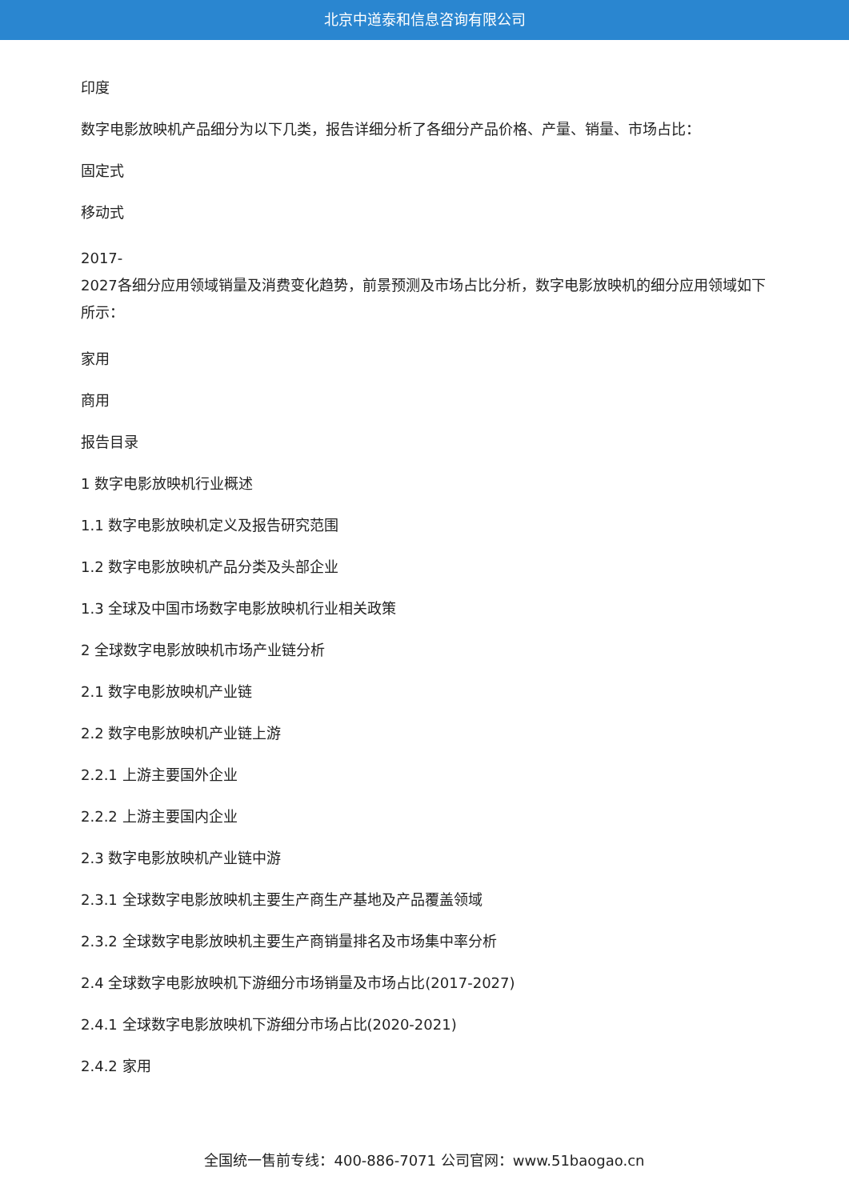北京中道泰和信息咨询有限公司
印度
数字电影放映机产品细分为以下几类，报告详细分析了各细分产品价格、产量、销量、市场占比：
固定式
移动式
2017-
2027各细分应用领域销量及消费变化趋势，前景预测及市场占比分析，数字电影放映机的细分应用领域如下所示：
家用
商用
报告目录
1 数字电影放映机行业概述
1.1 数字电影放映机定义及报告研究范围
1.2 数字电影放映机产品分类及头部企业
1.3 全球及中国市场数字电影放映机行业相关政策
2 全球数字电影放映机市场产业链分析
2.1 数字电影放映机产业链
2.2 数字电影放映机产业链上游
2.2.1 上游主要国外企业
2.2.2 上游主要国内企业
2.3 数字电影放映机产业链中游
2.3.1 全球数字电影放映机主要生产商生产基地及产品覆盖领域
2.3.2 全球数字电影放映机主要生产商销量排名及市场集中率分析
2.4 全球数字电影放映机下游细分市场销量及市场占比(2017-2027)
2.4.1 全球数字电影放映机下游细分市场占比(2020-2021)
2.4.2 家用
全国统一售前专线：400-886-7071 公司官网：www.51baogao.cn